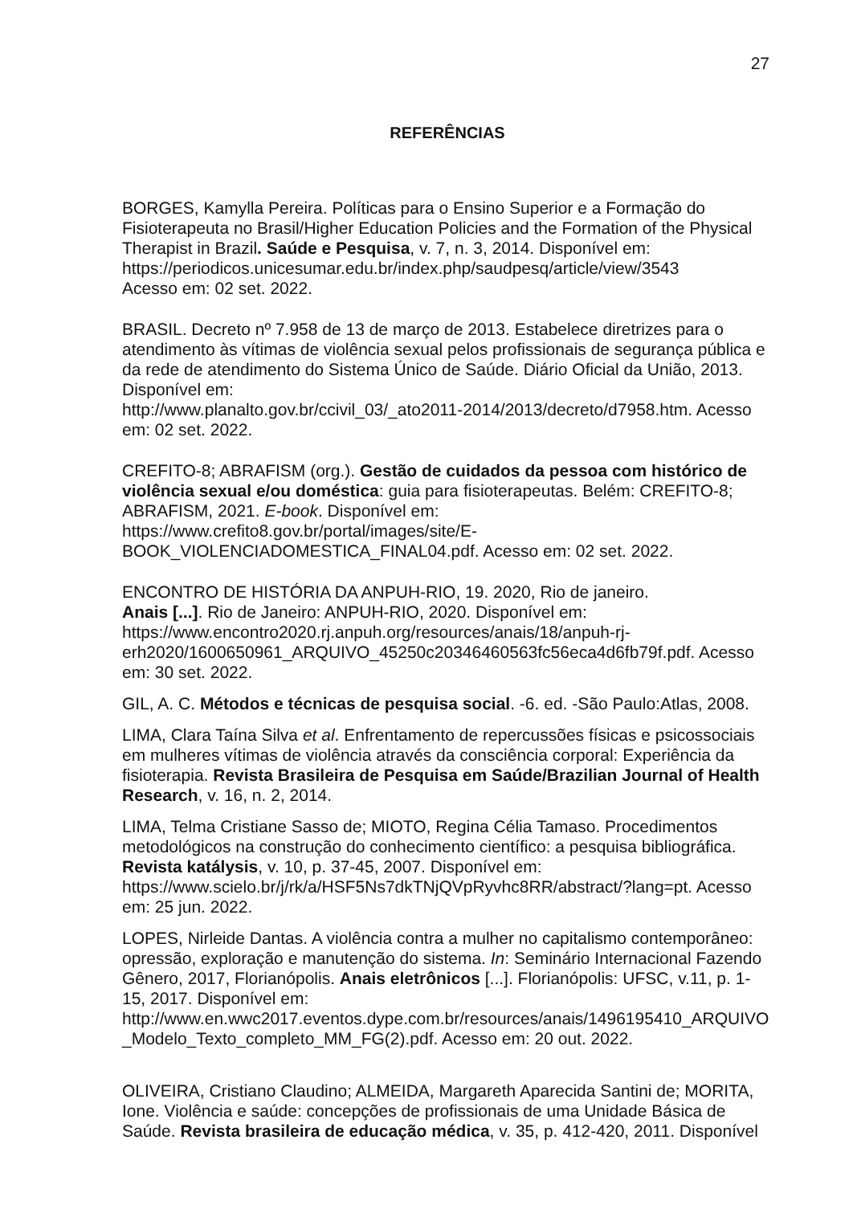27
REFERÊNCIAS
BORGES, Kamylla Pereira. Políticas para o Ensino Superior e a Formação do Fisioterapeuta no Brasil/Higher Education Policies and the Formation of the Physical Therapist in Brazil. Saúde e Pesquisa, v. 7, n. 3, 2014. Disponível em: https://periodicos.unicesumar.edu.br/index.php/saudpesq/article/view/3543
Acesso em: 02 set. 2022.
BRASIL. Decreto nº 7.958 de 13 de março de 2013. Estabelece diretrizes para o atendimento às vítimas de violência sexual pelos profissionais de segurança pública e da rede de atendimento do Sistema Único de Saúde. Diário Oficial da União, 2013. Disponível em:
http://www.planalto.gov.br/ccivil_03/_ato2011-2014/2013/decreto/d7958.htm. Acesso em: 02 set. 2022.
CREFITO-8; ABRAFISM (org.). Gestão de cuidados da pessoa com histórico de violência sexual e/ou doméstica: guia para fisioterapeutas. Belém: CREFITO-8; ABRAFISM, 2021. E-book. Disponível em: https://www.crefito8.gov.br/portal/images/site/E-BOOK_VIOLENCIADOMESTICA_FINAL04.pdf. Acesso em: 02 set. 2022.
ENCONTRO DE HISTÓRIA DA ANPUH-RIO, 19. 2020, Rio de janeiro.
Anais [...]. Rio de Janeiro: ANPUH-RIO, 2020. Disponível em: https://www.encontro2020.rj.anpuh.org/resources/anais/18/anpuh-rj-erh2020/1600650961_ARQUIVO_45250c20346460563fc56eca4d6fb79f.pdf. Acesso em: 30 set. 2022.
GIL, A. C. Métodos e técnicas de pesquisa social. -6. ed. -São Paulo:Atlas, 2008.
LIMA, Clara Taína Silva et al. Enfrentamento de repercussões físicas e psicossociais em mulheres vítimas de violência através da consciência corporal: Experiência da fisioterapia. Revista Brasileira de Pesquisa em Saúde/Brazilian Journal of Health Research, v. 16, n. 2, 2014.
LIMA, Telma Cristiane Sasso de; MIOTO, Regina Célia Tamaso. Procedimentos metodológicos na construção do conhecimento científico: a pesquisa bibliográfica. Revista katálysis, v. 10, p. 37-45, 2007. Disponível em: https://www.scielo.br/j/rk/a/HSF5Ns7dkTNjQVpRyvhc8RR/abstract/?lang=pt. Acesso em: 25 jun. 2022.
LOPES, Nirleide Dantas. A violência contra a mulher no capitalismo contemporâneo: opressão, exploração e manutenção do sistema. In: Seminário Internacional Fazendo Gênero, 2017, Florianópolis. Anais eletrônicos [...]. Florianópolis: UFSC, v.11, p. 1-15, 2017. Disponível em:
http://www.en.wwc2017.eventos.dype.com.br/resources/anais/1496195410_ARQUIVO_Modelo_Texto_completo_MM_FG(2).pdf. Acesso em: 20 out. 2022.
OLIVEIRA, Cristiano Claudino; ALMEIDA, Margareth Aparecida Santini de; MORITA, Ione. Violência e saúde: concepções de profissionais de uma Unidade Básica de Saúde. Revista brasileira de educação médica, v. 35, p. 412-420, 2011. Disponível